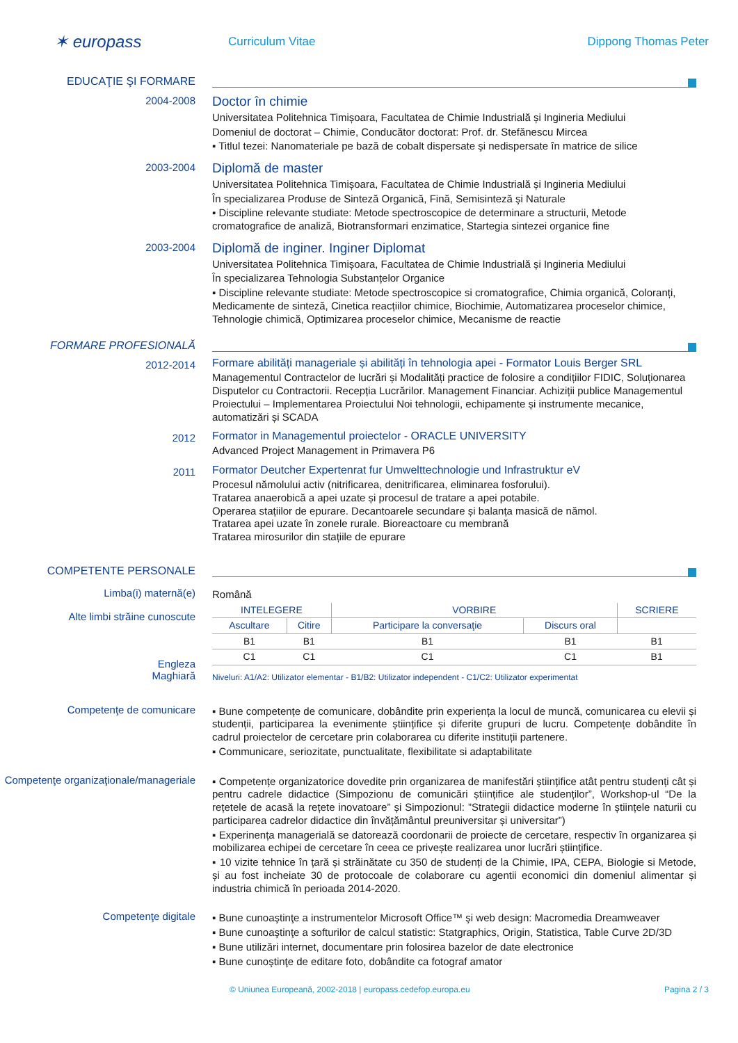✶ europass
Curriculum Vitae Dippong Thomas Peter
EDUCAŢIE ŞI FORMARE
2004-2008
Doctor în chimie
Universitatea Politehnica Timișoara, Facultatea de Chimie Industrială și Ingineria Mediului
Domeniul de doctorat – Chimie, Conducător doctorat: Prof. dr. Stefănescu Mircea
▪ Titlul tezei: Nanomateriale pe bază de cobalt dispersate şi nedispersate în matrice de silice
2003-2004
Diplomă de master
Universitatea Politehnica Timișoara, Facultatea de Chimie Industrială și Ingineria Mediului
În specializarea Produse de Sinteză Organică, Fină, Semisinteză şi Naturale
▪ Discipline relevante studiate: Metode spectroscopice de determinare a structurii, Metode cromatografice de analiză, Biotransformari enzimatice, Startegia sintezei organice fine
2003-2004
Diplomă de inginer. Inginer Diplomat
Universitatea Politehnica Timișoara, Facultatea de Chimie Industrială și Ingineria Mediului
În specializarea Tehnologia Substanțelor Organice
▪ Discipline relevante studiate: Metode spectroscopice si cromatografice, Chimia organică, Coloranți, Medicamente de sinteză, Cinetica reacțiilor chimice, Biochimie, Automatizarea proceselor chimice, Tehnologie chimică, Optimizarea proceselor chimice, Mecanisme de reactie
FORMARE PROFESIONALĂ
2012-2014
Formare abilități manageriale și abilități în tehnologia apei - Formator Louis Berger SRL
Managementul Contractelor de lucrări și Modalități practice de folosire a condițiilor FIDIC, Soluționarea Disputelor cu Contractorii. Recepția Lucrărilor. Management Financiar. Achiziții publice Managementul Proiectului – Implementarea Proiectului Noi tehnologii, echipamente și instrumente mecanice, automatizări și SCADA
2012
Formator in Managementul proiectelor - ORACLE UNIVERSITY
Advanced Project Management in Primavera P6
2011
Formator Deutcher Expertenrat fur Umwelttechnologie und Infrastruktur eV
Procesul nămolului activ (nitrificarea, denitrificarea, eliminarea fosforului).
Tratarea anaerobică a apei uzate și procesul de tratare a apei potabile.
Operarea stațiilor de epurare. Decantoarele secundare și balanța masică de nămol.
Tratarea apei uzate în zonele rurale. Bioreactoare cu membrană
Tratarea mirosurilor din stațiile de epurare
COMPETENTE PERSONALE
Limba(i) maternă(e)
Alte limbi străine cunoscute
Engleza
Maghiară
Română
| INTELEGERE | | VORBIRE | | SCRIERE |
| --- | --- | --- | --- | --- |
| Ascultare | Citire | Participare la conversaţie | Discurs oral | |
| B1 | B1 | B1 | B1 | B1 |
| C1 | C1 | C1 | C1 | B1 |
Niveluri: A1/A2: Utilizator elementar - B1/B2: Utilizator independent - C1/C2: Utilizator experimentat
Competenţe de comunicare
▪ Bune competențe de comunicare, dobândite prin experiența la locul de muncă, comunicarea cu elevii și studenții, participarea la evenimente științifice și diferite grupuri de lucru. Competențe dobândite în cadrul proiectelor de cercetare prin colaborarea cu diferite instituții partenere.
▪ Communicare, seriozitate, punctualitate, flexibilitate si adaptabilitate
Competenţe organizaţionale/manageriale
▪ Competențe organizatorice dovedite prin organizarea de manifestări științifice atât pentru studenți cât și pentru cadrele didactice (Simpozionu de comunicări științifice ale studenților”, Workshop-ul “De la rețetele de acasă la rețete inovatoare” și Simpozionul: ”Strategii didactice moderne în științele naturii cu participarea cadrelor didactice din învățământul preuniversitar și universitar”)
▪ Experinența managerială se datorează coordonarii de proiecte de cercetare, respectiv în organizarea și mobilizarea echipei de cercetare în ceea ce privește realizarea unor lucrări științifice.
▪ 10 vizite tehnice în țară și străinătate cu 350 de studenți de la Chimie, IPA, CEPA, Biologie si Metode, și au fost incheiate 30 de protocoale de colaborare cu agentii economici din domeniul alimentar și industria chimică în perioada 2014-2020.
Competenţe digitale
▪ Bune cunoaştinţe a instrumentelor Microsoft Office™ şi web design: Macromedia Dreamweaver
▪ Bune cunoaştinţe a softurilor de calcul statistic: Statgraphics, Origin, Statistica, Table Curve 2D/3D
▪ Bune utilizări internet, documentare prin folosirea bazelor de date electronice
▪ Bune cunoştinţe de editare foto, dobândite ca fotograf amator
© Uniunea Europeană, 2002-2018 | europass.cedefop.europa.eu Pagina 2 / 3